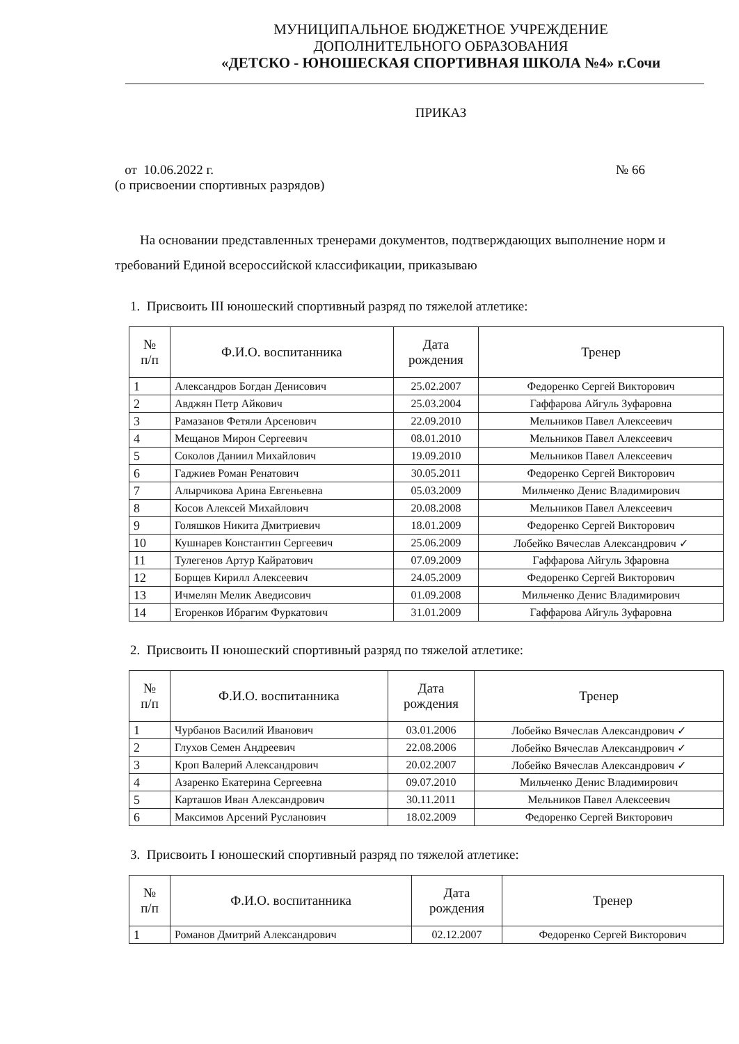МУНИЦИПАЛЬНОЕ БЮДЖЕТНОЕ УЧРЕЖДЕНИЕ
ДОПОЛНИТЕЛЬНОГО ОБРАЗОВАНИЯ
«ДЕТСКО - ЮНОШЕСКАЯ СПОРТИВНАЯ ШКОЛА №4» г.Сочи
ПРИКАЗ
от 10.06.2022 г.
(о присвоении спортивных разрядов)
№ 66
На основании представленных тренерами документов, подтверждающих выполнение норм и требований Единой всероссийской классификации, приказываю
1. Присвоить III юношеский спортивный разряд по тяжелой атлетике:
| № п/п | Ф.И.О. воспитанника | Дата рождения | Тренер |
| --- | --- | --- | --- |
| 1 | Александров Богдан Денисович | 25.02.2007 | Федоренко Сергей Викторович |
| 2 | Авджян Петр Айкович | 25.03.2004 | Гаффарова Айгуль Зуфаровна |
| 3 | Рамазанов Фетяли Арсенович | 22.09.2010 | Мельников Павел Алексеевич |
| 4 | Мещанов Мирон Сергеевич | 08.01.2010 | Мельников Павел Алексеевич |
| 5 | Соколов Даниил Михайлович | 19.09.2010 | Мельников Павел Алексеевич |
| 6 | Гаджиев Роман Ренатович | 30.05.2011 | Федоренко Сергей Викторович |
| 7 | Алырчикова Арина Евгеньевна | 05.03.2009 | Мильченко Денис Владимирович |
| 8 | Косов Алексей Михайлович | 20.08.2008 | Мельников Павел Алексеевич |
| 9 | Голяшков Никита Дмитриевич | 18.01.2009 | Федоренко Сергей Викторович |
| 10 | Кушнарев Константин Сергеевич | 25.06.2009 | Лобейко Вячеслав Александрович ✓ |
| 11 | Тулегенов Артур Кайратович | 07.09.2009 | Гаффарова Айгуль Зфаровна |
| 12 | Борщев Кирилл Алексеевич | 24.05.2009 | Федоренко Сергей Викторович |
| 13 | Ичмелян Мелик Аведисович | 01.09.2008 | Мильченко Денис Владимирович |
| 14 | Егоренков Ибрагим Фуркатович | 31.01.2009 | Гаффарова Айгуль Зуфаровна |
2. Присвоить II юношеский спортивный разряд по тяжелой атлетике:
| № п/п | Ф.И.О. воспитанника | Дата рождения | Тренер |
| --- | --- | --- | --- |
| 1 | Чурбанов Василий Иванович | 03.01.2006 | Лобейко Вячеслав Александрович ✓ |
| 2 | Глухов Семен Андреевич | 22.08.2006 | Лобейко Вячеслав Александрович ✓ |
| 3 | Кроп Валерий Александрович | 20.02.2007 | Лобейко Вячеслав Александрович ✓ |
| 4 | Азаренко Екатерина Сергеевна | 09.07.2010 | Мильченко Денис Владимирович |
| 5 | Карташов Иван Александрович | 30.11.2011 | Мельников Павел Алексеевич |
| 6 | Максимов Арсений Русланович | 18.02.2009 | Федоренко Сергей Викторович |
3. Присвоить I юношеский спортивный разряд по тяжелой атлетике:
| № п/п | Ф.И.О. воспитанника | Дата рождения | Тренер |
| --- | --- | --- | --- |
| 1 | Романов Дмитрий Александрович | 02.12.2007 | Федоренко Сергей Викторович |